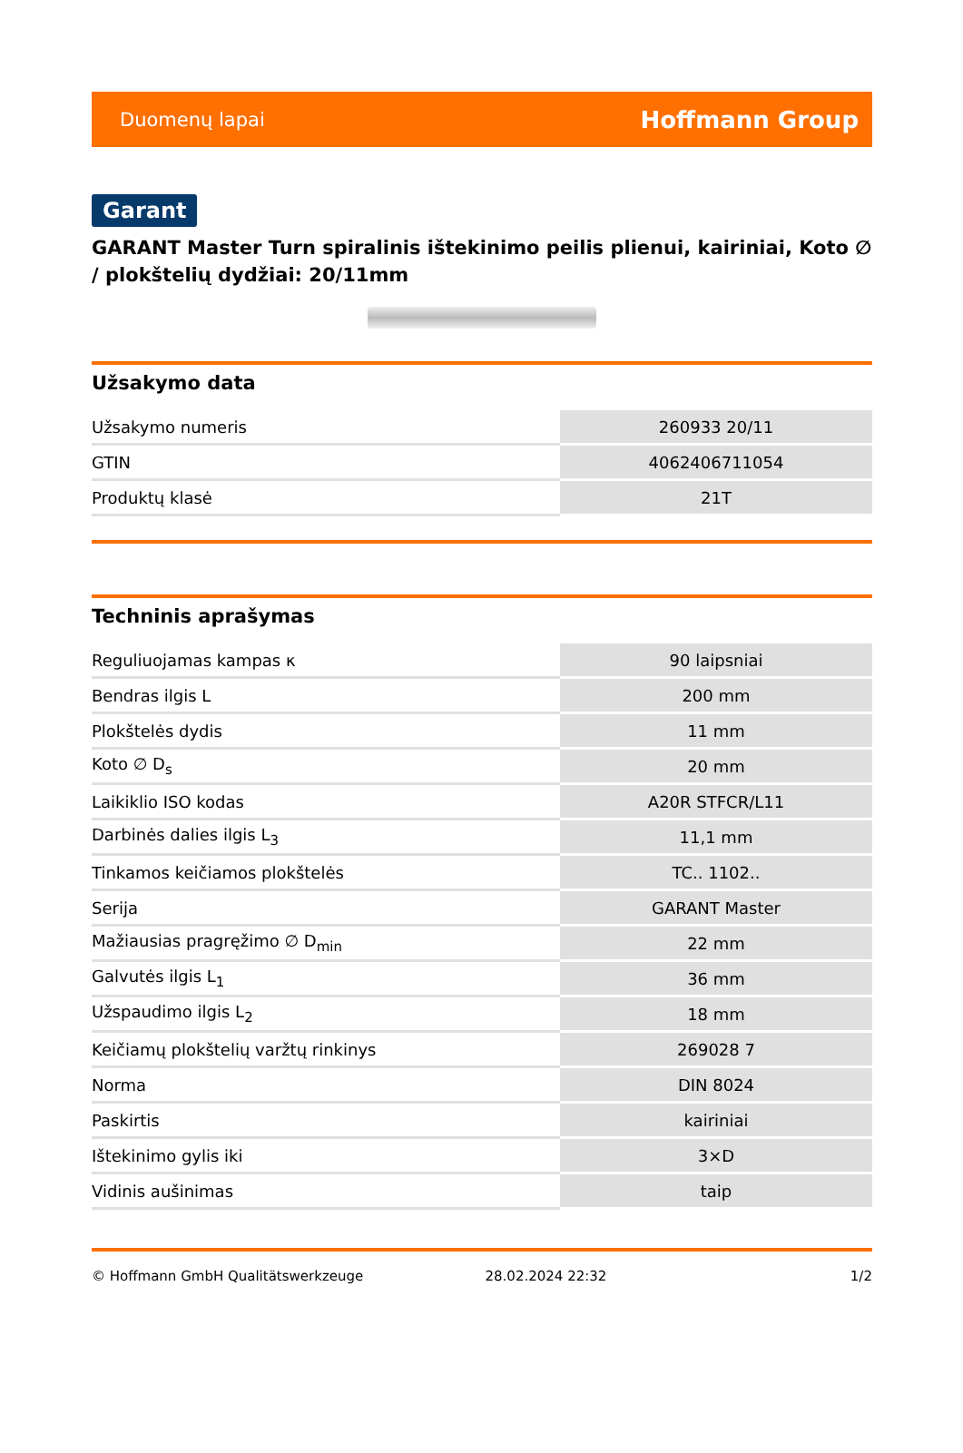Duomenų lapai Hoffmann Group
Garant
GARANT Master Turn spiralinis ištekinimo peilis plienui, kairiniai, Koto ∅ / plokštelių dydžiai: 20/11mm
Užsakymo data
| Užsakymo numeris | 260933 20/11 |
| GTIN | 4062406711054 |
| Produktų klasė | 21T |
Techninis aprašymas
| Reguliuojamas kampas κ | 90 laipsniai |
| Bendras ilgis L | 200 mm |
| Plokštelės dydis | 11 mm |
| Koto ∅ D<sub>s</sub> | 20 mm |
| Laikiklio ISO kodas | A20R STFCR/L11 |
| Darbinės dalies ilgis L<sub>3</sub> | 11,1 mm |
| Tinkamos keičiamos plokštelės | TC.. 1102.. |
| Serija | GARANT Master |
| Mažiausias pragręžimo ∅ D<sub>min</sub> | 22 mm |
| Galvutės ilgis L<sub>1</sub> | 36 mm |
| Užspaudimo ilgis L<sub>2</sub> | 18 mm |
| Keičiamų plokštelių varžtų rinkinys | 269028 7 |
| Norma | DIN 8024 |
| Paskirtis | kairiniai |
| Ištekinimo gylis iki | 3×D |
| Vidinis aušinimas | taip |
© Hoffmann GmbH Qualitätswerkzeuge 28.02.2024 22:32 1/2